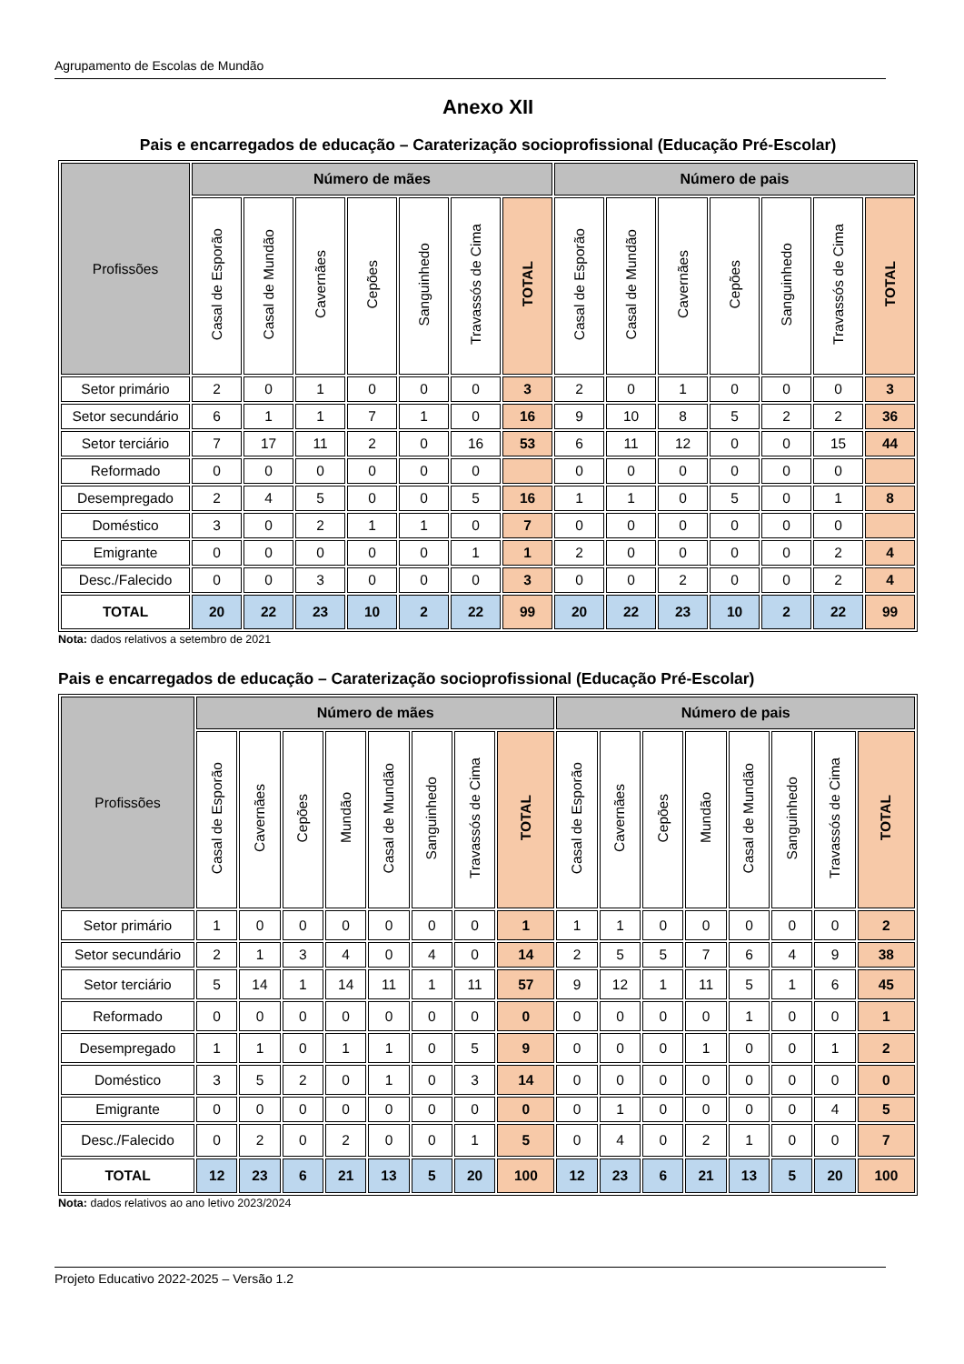Agrupamento de Escolas de Mundão
Anexo XII
Pais e encarregados de educação – Caraterização socioprofissional (Educação Pré-Escolar)
| Profissões | Número de mães | | | | | | | Número de pais | | | | | | |
| --- | --- | --- | --- | --- | --- | --- | --- | --- | --- | --- | --- | --- | --- | --- |
| | Casal de Esporão | Casal de Mundão | Cavernães | Cepões | Sanguinhedo | Travassós de Cima | TOTAL | Casal de Esporão | Casal de Mundão | Cavernães | Cepões | Sanguinhedo | Travassós de Cima | TOTAL |
| Setor primário | 2 | 0 | 1 | 0 | 0 | 0 | 3 | 2 | 0 | 1 | 0 | 0 | 0 | 3 |
| Setor secundário | 6 | 1 | 1 | 7 | 1 | 0 | 16 | 9 | 10 | 8 | 5 | 2 | 2 | 36 |
| Setor terciário | 7 | 17 | 11 | 2 | 0 | 16 | 53 | 6 | 11 | 12 | 0 | 0 | 15 | 44 |
| Reformado | 0 | 0 | 0 | 0 | 0 | 0 | | 0 | 0 | 0 | 0 | 0 | 0 | |
| Desempregado | 2 | 4 | 5 | 0 | 0 | 5 | 16 | 1 | 1 | 0 | 5 | 0 | 1 | 8 |
| Doméstico | 3 | 0 | 2 | 1 | 1 | 0 | 7 | 0 | 0 | 0 | 0 | 0 | 0 | |
| Emigrante | 0 | 0 | 0 | 0 | 0 | 1 | 1 | 2 | 0 | 0 | 0 | 0 | 2 | 4 |
| Desc./Falecido | 0 | 0 | 3 | 0 | 0 | 0 | 3 | 0 | 0 | 2 | 0 | 0 | 2 | 4 |
| TOTAL | 20 | 22 | 23 | 10 | 2 | 22 | 99 | 20 | 22 | 23 | 10 | 2 | 22 | 99 |
Nota: dados relativos a setembro de 2021
Pais e encarregados de educação – Caraterização socioprofissional (Educação Pré-Escolar)
| Profissões | Número de mães | | | | | | | | Número de pais | | | | | | | |
| --- | --- | --- | --- | --- | --- | --- | --- | --- | --- | --- | --- | --- | --- | --- | --- | --- |
| | Casal de Esporão | Cavernães | Cepões | Mundão | Casal de Mundão | Sanguinhedo | Travassós de Cima | TOTAL | Casal de Esporão | Cavernães | Cepões | Mundão | Casal de Mundão | Sanguinhedo | Travassós de Cima | TOTAL |
| Setor primário | 1 | 0 | 0 | 0 | 0 | 0 | 0 | 1 | 1 | 1 | 0 | 0 | 0 | 0 | 0 | 2 |
| Setor secundário | 2 | 1 | 3 | 4 | 0 | 4 | 0 | 14 | 2 | 5 | 5 | 7 | 6 | 4 | 9 | 38 |
| Setor terciário | 5 | 14 | 1 | 14 | 11 | 1 | 11 | 57 | 9 | 12 | 1 | 11 | 5 | 1 | 6 | 45 |
| Reformado | 0 | 0 | 0 | 0 | 0 | 0 | 0 | 0 | 0 | 0 | 0 | 0 | 1 | 0 | 0 | 1 |
| Desempregado | 1 | 1 | 0 | 1 | 1 | 0 | 5 | 9 | 0 | 0 | 0 | 1 | 0 | 0 | 1 | 2 |
| Doméstico | 3 | 5 | 2 | 0 | 1 | 0 | 3 | 14 | 0 | 0 | 0 | 0 | 0 | 0 | 0 | 0 |
| Emigrante | 0 | 0 | 0 | 0 | 0 | 0 | 0 | 0 | 0 | 1 | 0 | 0 | 0 | 0 | 4 | 5 |
| Desc./Falecido | 0 | 2 | 0 | 2 | 0 | 0 | 1 | 5 | 0 | 4 | 0 | 2 | 1 | 0 | 0 | 7 |
| TOTAL | 12 | 23 | 6 | 21 | 13 | 5 | 20 | 100 | 12 | 23 | 6 | 21 | 13 | 5 | 20 | 100 |
Nota: dados relativos ao ano letivo 2023/2024
Projeto Educativo 2022-2025 – Versão 1.2